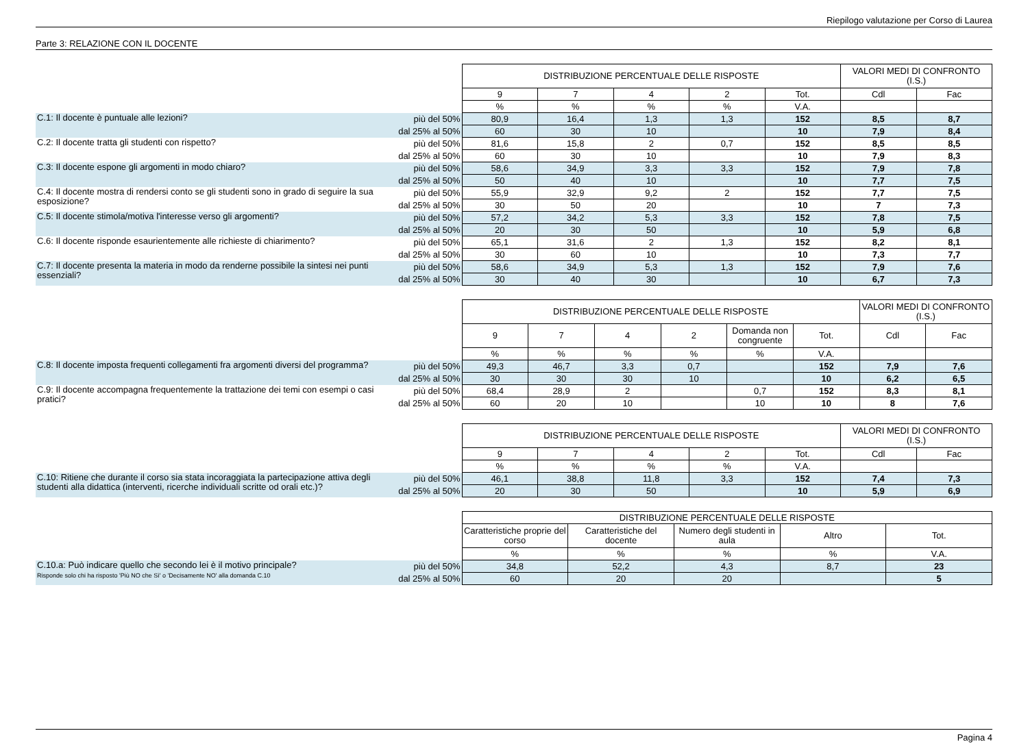Riepilogo valutazione per Corso di Laurea
Parte 3: RELAZIONE CON IL DOCENTE
| | | DISTRIBUZIONE PERCENTUALE DELLE RISPOSTE | | | | | VALORI MEDI DI CONFRONTO (I.S.) | |
| --- | --- | --- | --- | --- | --- | --- | --- | --- |
| | | 9 | 7 | 4 | 2 | Tot. | Cdl | Fac |
| | | % | % | % | % | V.A. | | |
| C.1: Il docente è puntuale alle lezioni? | più del 50% | 80,9 | 16,4 | 1,3 | 1,3 | 152 | 8,5 | 8,7 |
| | dal 25% al 50% | 60 | 30 | 10 | | 10 | 7,9 | 8,4 |
| C.2: Il docente tratta gli studenti con rispetto? | più del 50% | 81,6 | 15,8 | 2 | 0,7 | 152 | 8,5 | 8,5 |
| | dal 25% al 50% | 60 | 30 | 10 | | 10 | 7,9 | 8,3 |
| C.3: Il docente espone gli argomenti in modo chiaro? | più del 50% | 58,6 | 34,9 | 3,3 | 3,3 | 152 | 7,9 | 7,8 |
| | dal 25% al 50% | 50 | 40 | 10 | | 10 | 7,7 | 7,5 |
| C.4: Il docente mostra di rendersi conto se gli studenti sono in grado di seguire la sua esposizione? | più del 50% | 55,9 | 32,9 | 9,2 | 2 | 152 | 7,7 | 7,5 |
| | dal 25% al 50% | 30 | 50 | 20 | | 10 | 7 | 7,3 |
| C.5: Il docente stimola/motiva l'interesse verso gli argomenti? | più del 50% | 57,2 | 34,2 | 5,3 | 3,3 | 152 | 7,8 | 7,5 |
| | dal 25% al 50% | 20 | 30 | 50 | | 10 | 5,9 | 6,8 |
| C.6: Il docente risponde esaurientemente alle richieste di chiarimento? | più del 50% | 65,1 | 31,6 | 2 | 1,3 | 152 | 8,2 | 8,1 |
| | dal 25% al 50% | 30 | 60 | 10 | | 10 | 7,3 | 7,7 |
| C.7: Il docente presenta la materia in modo da renderne possibile la sintesi nei punti essenziali? | più del 50% | 58,6 | 34,9 | 5,3 | 1,3 | 152 | 7,9 | 7,6 |
| | dal 25% al 50% | 30 | 40 | 30 | | 10 | 6,7 | 7,3 |
| | | DISTRIBUZIONE PERCENTUALE DELLE RISPOSTE | | | | | | VALORI MEDI DI CONFRONTO (I.S.) | |
| --- | --- | --- | --- | --- | --- | --- | --- | --- | --- |
| | | 9 | 7 | 4 | 2 | Domanda non congruente | Tot. | Cdl | Fac |
| | | % | % | % | % | % | V.A. | | |
| C.8: Il docente imposta frequenti collegamenti fra argomenti diversi del programma? | più del 50% | 49,3 | 46,7 | 3,3 | 0,7 | | 152 | 7,9 | 7,6 |
| | dal 25% al 50% | 30 | 30 | 30 | 10 | | 10 | 6,2 | 6,5 |
| C.9: Il docente accompagna frequentemente la trattazione dei temi con esempi o casi pratici? | più del 50% | 68,4 | 28,9 | 2 | | 0,7 | 152 | 8,3 | 8,1 |
| | dal 25% al 50% | 60 | 20 | 10 | | 10 | 10 | 8 | 7,6 |
| | | DISTRIBUZIONE PERCENTUALE DELLE RISPOSTE | | | | | VALORI MEDI DI CONFRONTO (I.S.) | |
| --- | --- | --- | --- | --- | --- | --- | --- | --- |
| | | 9 | 7 | 4 | 2 | Tot. | Cdl | Fac |
| | | % | % | % | % | V.A. | | |
| C.10: Ritiene che durante il corso sia stata incoraggiata la partecipazione attiva degli studenti alla didattica (interventi, ricerche individuali scritte od orali etc.)? | più del 50% | 46,1 | 38,8 | 11,8 | 3,3 | 152 | 7,4 | 7,3 |
| | dal 25% al 50% | 20 | 30 | 50 | | 10 | 5,9 | 6,9 |
| | | DISTRIBUZIONE PERCENTUALE DELLE RISPOSTE | | | | |
| --- | --- | --- | --- | --- | --- | --- |
| | | Caratteristiche proprie del corso | Caratteristiche del docente | Numero degli studenti in aula | Altro | Tot. |
| | | % | % | % | % | V.A. |
| C.10.a: Può indicare quello che secondo lei è il motivo principale? Risponde solo chi ha risposto 'Più NO che Sì' o 'Decisamente NO' alla domanda C.10 | più del 50% | 34,8 | 52,2 | 4,3 | 8,7 | 23 |
| | dal 25% al 50% | 60 | 20 | 20 | | 5 |
Pagina 4